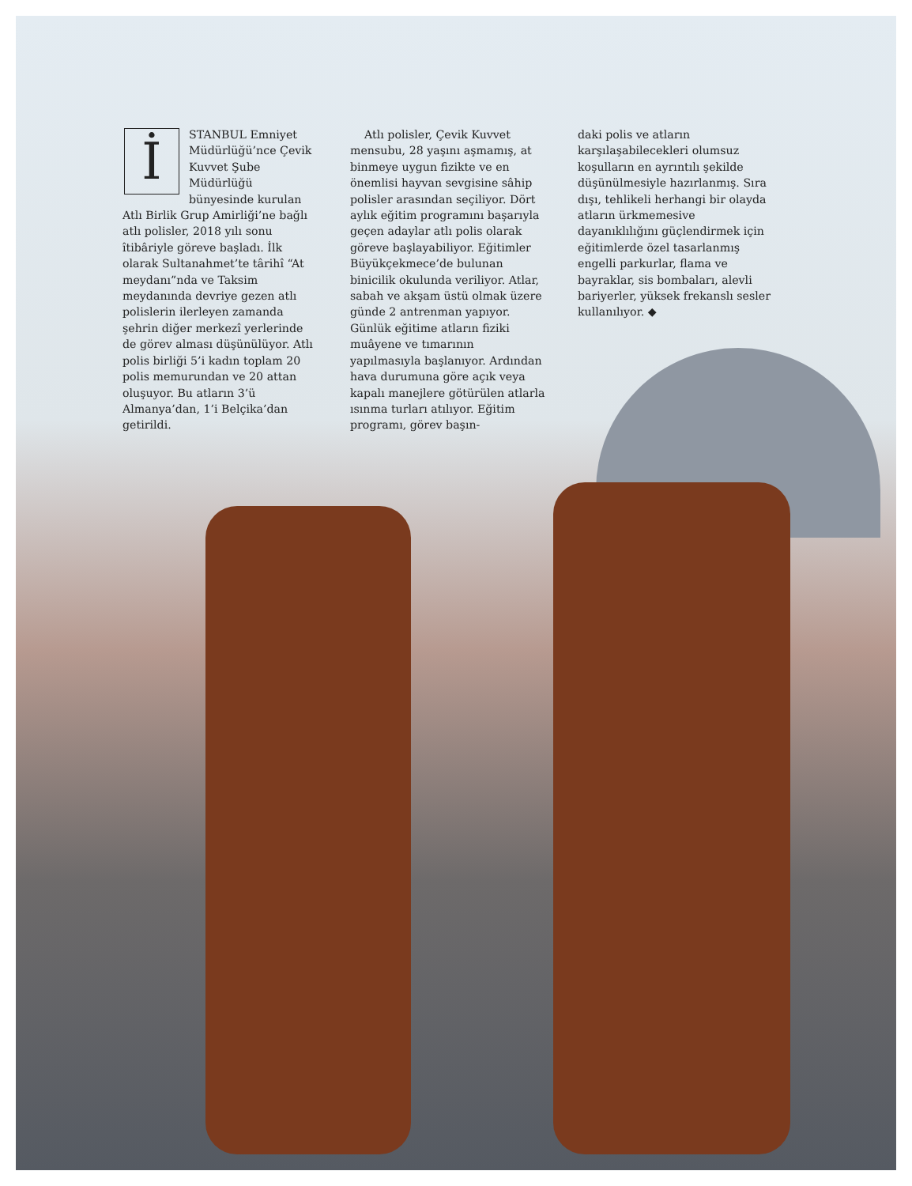İSTANBUL Emniyet Müdürlüğü’nce Çevik Kuvvet Şube Müdürlüğü bünyesinde kurulan Atlı Birlik Grup Amirliği’ne bağlı atlı polisler, 2018 yılı sonu îtibâriyle göreve başladı. İlk olarak Sultanahmet’te târihî “At meydanı”nda ve Taksim meydanında devriye gezen atlı polislerin ilerleyen zamanda şehrin diğer merkezî yerlerinde de görev alması düşünülüyor. Atlı polis birliği 5’i kadın toplam 20 polis memurundan ve 20 attan oluşuyor. Bu atların 3’ü Almanya’dan, 1’i Belçika’dan getirildi.
Atlı polisler, Çevik Kuvvet mensubu, 28 yaşını aşmamış, at binmeye uygun fizikte ve en önemlisi hayvan sevgisine sâhip polisler arasından seçiliyor. Dört aylık eğitim programını başarıyla geçen adaylar atlı polis olarak göreve başlayabiliyor. Eğitimler Büyükçekmece’de bulunan binicilik okulunda veriliyor. Atlar, sabah ve akşam üstü olmak üzere günde 2 antrenman yapıyor. Günlük eğitime atların fiziki muâyene ve tımarının yapılmasıyla başlanıyor. Ardından hava durumuna göre açık veya kapalı manejlere götürülen atlarla ısınma turları atılıyor. Eğitim programı, görev başın-
daki polis ve atların karşılaşabilecekleri olumsuz koşulların en ayrıntılı şekilde düşünülmesiyle hazırlanmış. Sıra dışı, tehlikeli herhangi bir olayda atların ürkmemesive dayanıklılığını güçlendirmek için eğitimlerde özel tasarlanmış engelli parkurlar, flama ve bayraklar, sis bombaları, alevli bariyerler, yüksek frekanslı sesler kullanılıyor. ◆